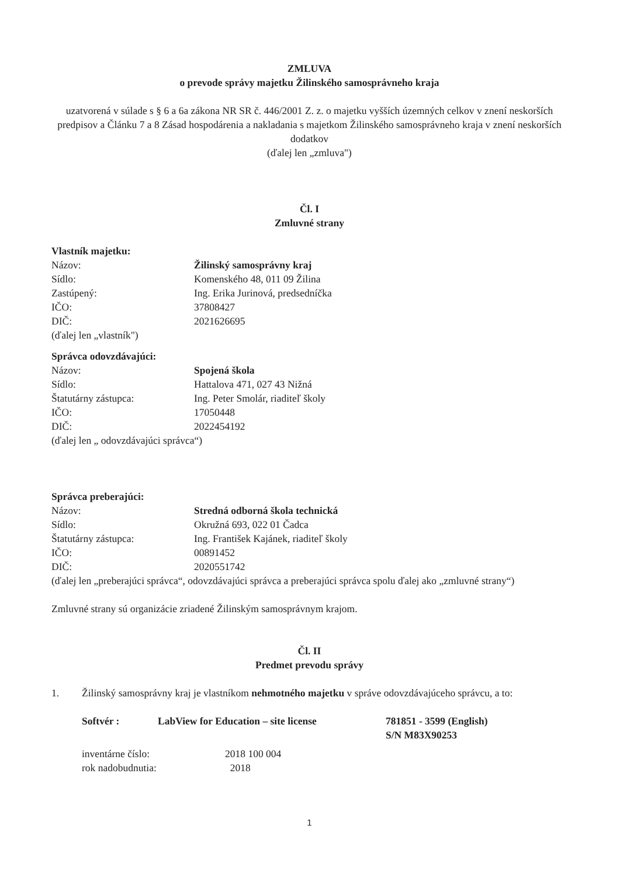ZMLUVA
o prevode správy majetku Žilinského samosprávneho kraja
uzatvorená v súlade s § 6 a 6a zákona NR SR č. 446/2001 Z. z. o majetku vyšších územných celkov v znení neskorších predpisov a Článku 7 a 8 Zásad hospodárenia a nakladania s majetkom Žilinského samosprávneho kraja v znení neskorších dodatkov
(ďalej len „zmluva")
Čl. I
Zmluvné strany
Vlastník majetku:
Názov: Žilinský samosprávny kraj
Sídlo: Komenského 48, 011 09 Žilina
Zastúpený: Ing. Erika Jurinová, predsedníčka
IČO: 37808427
DIČ: 2021626695
(ďalej len „vlastník")
Správca odovzdávajúci:
Názov: Spojená škola
Sídlo: Hattalova 471, 027 43 Nižná
Štatutárny zástupca: Ing. Peter Smolár, riaditeľ školy
IČO: 17050448
DIČ: 2022454192
(ďalej len „ odovzdávajúci správca“)
Správca preberajúci:
Názov: Stredná odborná škola technická
Sídlo: Okružná 693, 022 01 Čadca
Štatutárny zástupca: Ing. František Kajánek, riaditeľ školy
IČO: 00891452
DIČ: 2020551742
(ďalej len „preberajúci správca“, odovzdávajúci správca a preberajúci správca spolu ďalej ako „zmluvné strany“)
Zmluvné strany sú organizácie zriadené Žilinským samosprávnym krajom.
Čl. II
Predmet prevodu správy
1. Žilinský samosprávny kraj je vlastníkom nehmotného majetku v správe odovzdávajúceho správcu, a to:
Softvér : LabView for Education – site license 781851 - 3599 (English)
S/N M83X90253
inventárne číslo: 2018 100 004
rok nadobudnutia: 2018
1